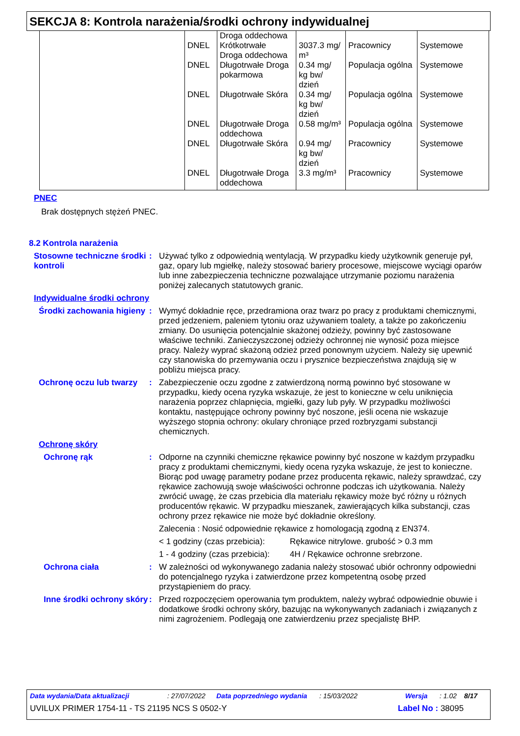SEKCJA 8: Kontrola narażenia/środki ochrony indywidualnej
| | DNEL DNEL DNEL DNEL DNEL DNEL | Droga oddechowa Krótkotrwałe Droga oddechowa Długotrwałe Droga pokarmowa Długotrwałe Skóra Długotrwałe Droga oddechowa Długotrwałe Skóra Długotrwałe Droga oddechowa | 3037.3 mg/ m³ 0.34 mg/ kg bw/ dzień 0.34 mg/ kg bw/ dzień 0.58 mg/m³ 0.94 mg/ kg bw/ dzień 3.3 mg/m³ | Pracownicy Populacja ogólna Populacja ogólna Populacja ogólna Pracownicy Pracownicy | Systemowe Systemowe Systemowe Systemowe Systemowe Systemowe |
PNEC
Brak dostępnych stężeń PNEC.
8.2 Kontrola narażenia
Stosowne techniczne środki kontroli
: Używać tylko z odpowiednią wentylacją. W przypadku kiedy użytkownik generuje pył, gaz, opary lub mgiełkę, należy stosować bariery procesowe, miejscowe wyciągi oparów lub inne zabezpieczenia techniczne pozwalające utrzymanie poziomu narażenia poniżej zalecanych statutowych granic.
Indywidualne środki ochrony
Środki zachowania higieny
: Wymyć dokładnie ręce, przedramiona oraz twarz po pracy z produktami chemicznymi, przed jedzeniem, paleniem tytoniu oraz używaniem toalety, a także po zakończeniu zmiany. Do usunięcia potencjalnie skażonej odzieży, powinny być zastosowane właściwe techniki. Zanieczyszczonej odzieży ochronnej nie wynosić poza miejsce pracy. Należy wyprać skażoną odzież przed ponownym użyciem. Należy się upewnić czy stanowiska do przemywania oczu i prysznice bezpieczeństwa znajdują się w pobliżu miejsca pracy.
Ochronę oczu lub twarzy
: Zabezpieczenie oczu zgodne z zatwierdzoną normą powinno być stosowane w przypadku, kiedy ocena ryzyka wskazuje, że jest to konieczne w celu uniknięcia narażenia poprzez chlapnięcia, mgiełki, gazy lub pyły. W przypadku możliwości kontaktu, następujące ochrony powinny być noszone, jeśli ocena nie wskazuje wyższego stopnia ochrony: okulary chroniące przed rozbryzgami substancji chemicznych.
Ochronę skóry
Ochronę rąk : Odporne na czynniki chemiczne rękawice powinny być noszone w każdym przypadku pracy z produktami chemicznymi, kiedy ocena ryzyka wskazuje, że jest to konieczne. Biorąc pod uwagę parametry podane przez producenta rękawic, należy sprawdzać, czy rękawice zachowują swoje właściwości ochronne podczas ich użytkowania. Należy zwrócić uwagę, że czas przebicia dla materiału rękawicy może być różny u różnych producentów rękawic. W przypadku mieszanek, zawierających kilka substancji, czas ochrony przez rękawice nie może być dokładnie określony.
Zalecenia : Nosić odpowiednie rękawice z homologacją zgodną z EN374.
< 1 godziny (czas przebicia): Rękawice nitrylowe. grubość > 0.3 mm
1 - 4 godziny (czas przebicia): 4H / Rękawice ochronne srebrzone.
Ochrona ciała : W zależności od wykonywanego zadania należy stosować ubiór ochronny odpowiedni do potencjalnego ryzyka i zatwierdzone przez kompetentną osobę przed przystąpieniem do pracy.
Inne środki ochrony skóry
: Przed rozpoczęciem operowania tym produktem, należy wybrać odpowiednie obuwie i dodatkowe środki ochrony skóry, bazując na wykonywanych zadaniach i związanych z nimi zagrożeniem. Podlegają one zatwierdzeniu przez specjalistę BHP.
Data wydania/Data aktualizacji: 27/07/2022 Data poprzedniego wydania: 15/03/2022 Wersja: 1.02 8/17
UVILUX PRIMER 1754-11 - TS 21195 NCS S 0502-Y Label No : 38095